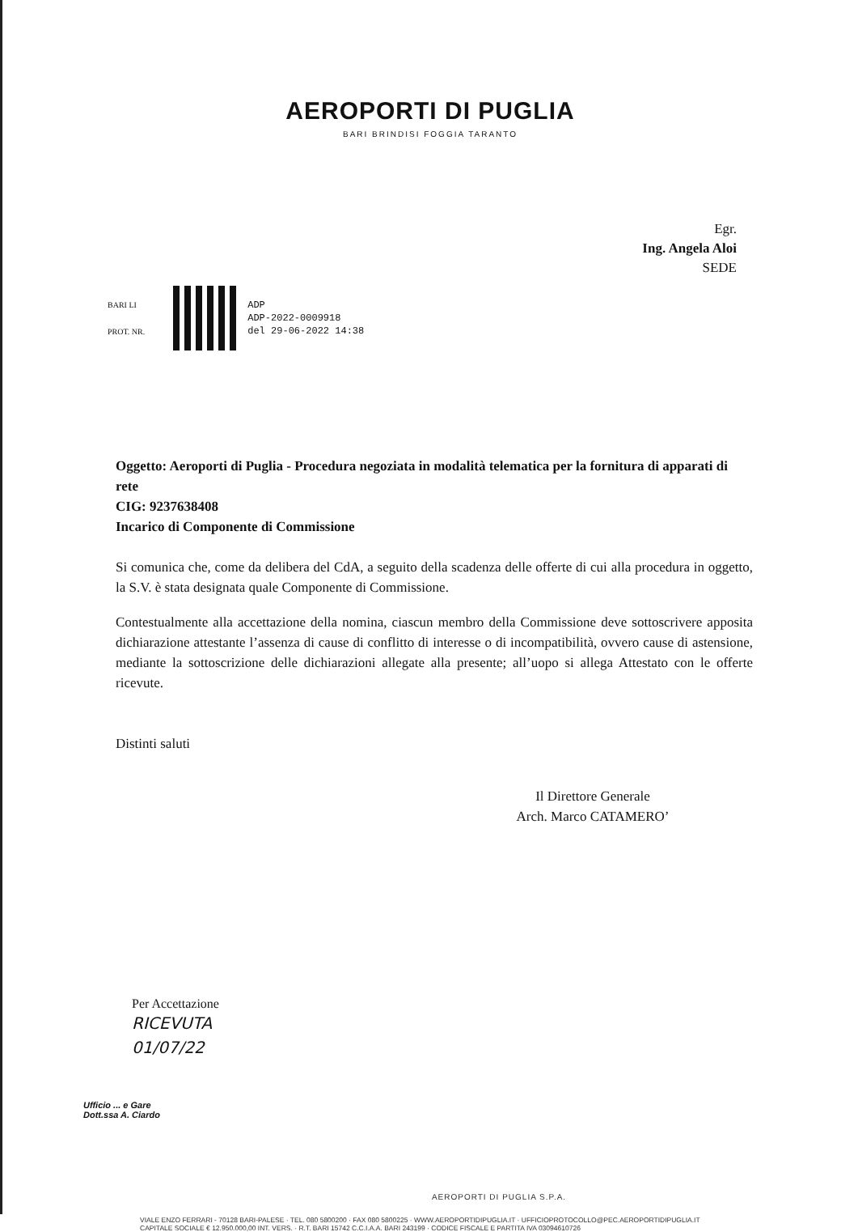AEROPORTI DI PUGLIA
BARI BRINDISI FOGGIA TARANTO
Egr.
Ing. Angela Aloi
SEDE
BARI LI
PROT. NR.
ADP
ADP-2022-0009918
del 29-06-2022 14:38
Oggetto: Aeroporti di Puglia - Procedura negoziata in modalità telematica per la fornitura di apparati di rete
CIG: 9237638408
Incarico di Componente di Commissione
Si comunica che, come da delibera del CdA, a seguito della scadenza delle offerte di cui alla procedura in oggetto, la S.V. è stata designata quale Componente di Commissione.
Contestualmente alla accettazione della nomina, ciascun membro della Commissione deve sottoscrivere apposita dichiarazione attestante l’assenza di cause di conflitto di interesse o di incompatibilità, ovvero cause di astensione, mediante la sottoscrizione delle dichiarazioni allegate alla presente; all’uopo si allega Attestato con le offerte ricevute.
Distinti saluti
Il Direttore Generale
Arch. Marco CATAMERO’
Per Accettazione
RICEVUTA
01/07/22
Ufficio ... e Gare
Dott.ssa A. Ciardo
AEROPORTI DI PUGLIA S.P.A.
VIALE ENZO FERRARI - 70128 BARI-PALESE · TEL. 080 5800200 · FAX 080 5800225 · WWW.AEROPORTIDIPUGLIA.IT · UFFICIOPROTOCOLLO@PEC.AEROPORTIDIPUGLIA.IT
CAPITALE SOCIALE € 12.950.000,00 INT. VERS. · R.T. BARI 15742 C.C.I.A.A. BARI 243199 · CODICE FISCALE E PARTITA IVA 03094610726